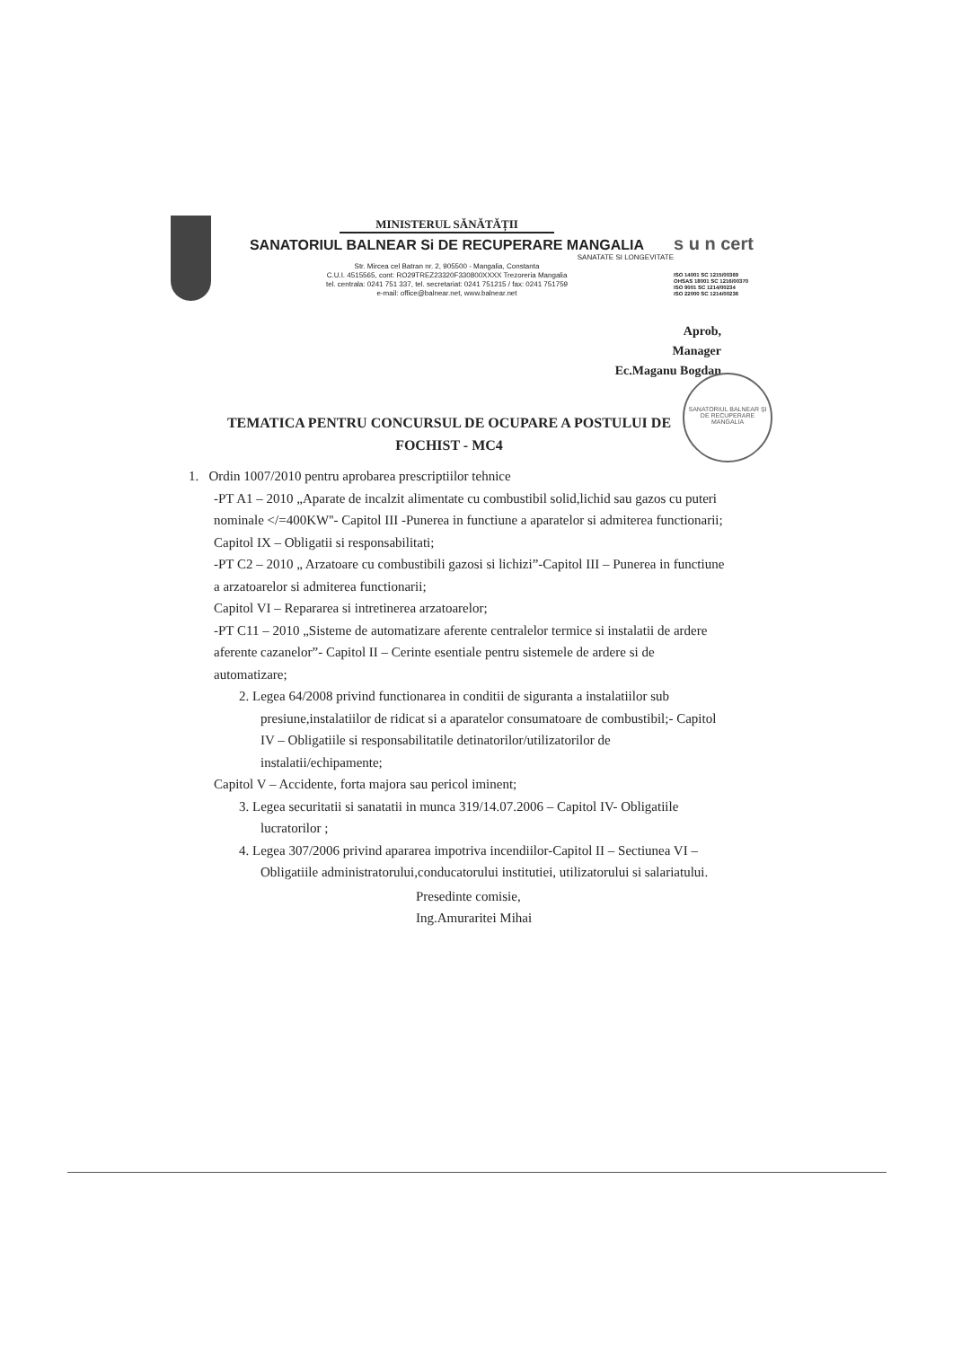MINISTERUL SĂNĂTĂȚII
SANATORIUL BALNEAR Si DE RECUPERARE MANGALIA
SANATATE SI LONGEVITATE
Str. Mircea cel Batran nr. 2, 905500 - Mangalia, Constanta
C.U.I. 4515565, cont: RO29TREZ23320F330800XXXX Trezoreria Mangalia
tel. centrala: 0241 751 337, tel. secretariat: 0241 751215 / fax: 0241 751759
e-mail: office@balnear.net, www.balnear.net
s u n cert
ISO 14001 SC 1215/00369
OHSAS 18001 SC 1216/00370
ISO 9001 SC 1214/00234
ISO 22000 SC 1214/00236
Aprob,
Manager
Ec.Maganu Bogdan
SANATORIUL BALNEAR ŞI DE RECUPERARE MANGALIA
TEMATICA PENTRU CONCURSUL DE OCUPARE A POSTULUI DE
FOCHIST - MC4
1. Ordin 1007/2010 pentru aprobarea prescriptiilor tehnice
-PT A1 – 2010 „Aparate de incalzit alimentate cu combustibil solid,lichid sau gazos cu puteri nominale </=400KW''- Capitol III -Punerea in functiune a aparatelor si admiterea functionarii; Capitol IX – Obligatii si responsabilitati;
-PT C2 – 2010 „ Arzatoare cu combustibili gazosi si lichizi”-Capitol III – Punerea in functiune a arzatoarelor si admiterea functionarii;
Capitol VI – Repararea si intretinerea arzatoarelor;
-PT C11 – 2010 „Sisteme de automatizare aferente centralelor termice si instalatii de ardere aferente cazanelor”- Capitol II – Cerinte esentiale pentru sistemele de ardere si de automatizare;
2. Legea 64/2008 privind functionarea in conditii de siguranta a instalatiilor sub presiune,instalatiilor de ridicat si a aparatelor consumatoare de combustibil;- Capitol IV – Obligatiile si responsabilitatile detinatorilor/utilizatorilor de instalatii/echipamente;
Capitol V – Accidente, forta majora sau pericol iminent;
3. Legea securitatii si sanatatii in munca 319/14.07.2006 – Capitol IV- Obligatiile lucratorilor ;
4. Legea 307/2006 privind apararea impotriva incendiilor-Capitol II – Sectiunea VI –Obligatiile administratorului,conducatorului institutiei, utilizatorului si salariatului.
Presedinte comisie,
Ing.Amuraritei Mihai